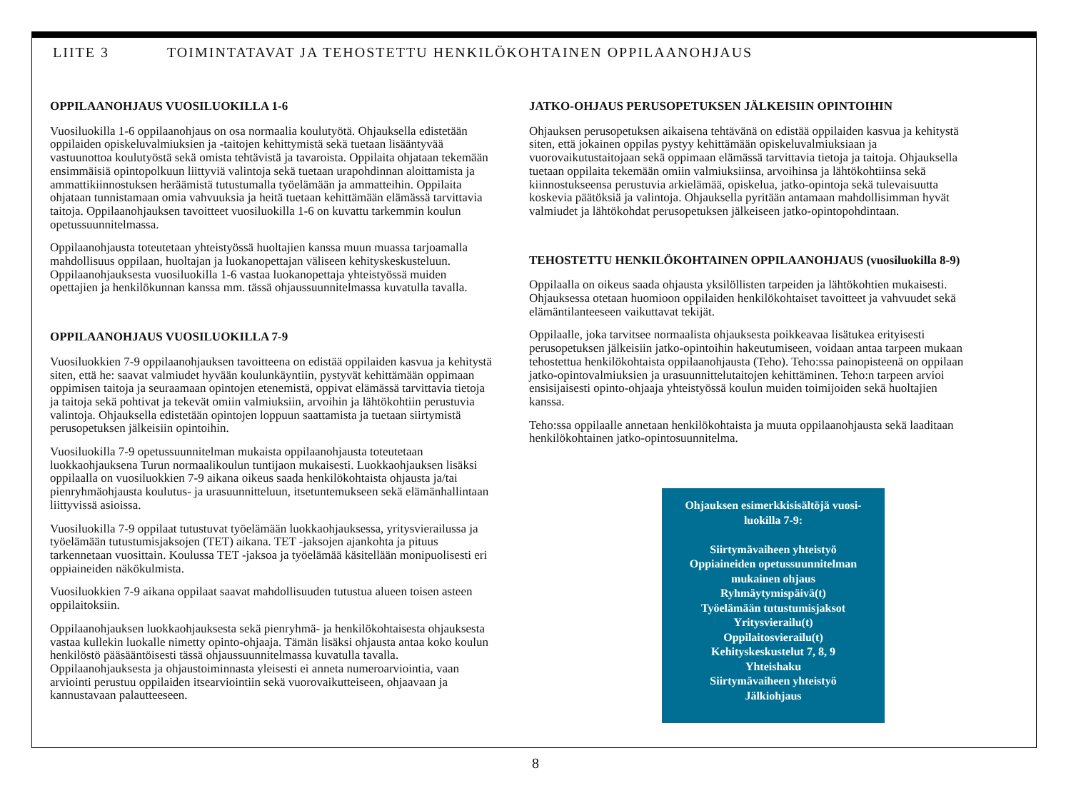LIITE 3 TOIMINTATAVAT JA TEHOSTETTU HENKILÖKOHTAINEN OPPILAANOHJAUS
OPPILAANOHJAUS VUOSILUOKILLA 1-6
Vuosiluokilla 1-6 oppilaanohjaus on osa normaalia koulutyötä. Ohjauksella edistetään oppilaiden opiskeluvalmiuksien ja -taitojen kehittymistä sekä tuetaan lisääntyvää vastuunottoa koulutyöstä sekä omista tehtävistä ja tavaroista. Oppilaita ohjataan tekemään ensimmäisiä opintopolkuun liittyviä valintoja sekä tuetaan urapohdinnan aloittamista ja ammattikiinnostuksen heräämistä tutustumalla työelämään ja ammatteihin. Oppilaita ohjataan tunnistamaan omia vahvuuksia ja heitä tuetaan kehittämään elämässä tarvittavia taitoja. Oppilaanohjauksen tavoitteet vuosiluokilla 1-6 on kuvattu tarkemmin koulun opetussuunnitelmassa.
Oppilaanohjausta toteutetaan yhteistyössä huoltajien kanssa muun muassa tarjoamalla mahdollisuus oppilaan, huoltajan ja luokanopettajan väliseen kehityskeskusteluun. Oppilaanohjauksesta vuosiluokilla 1-6 vastaa luokanopettaja yhteistyössä muiden opettajien ja henkilökunnan kanssa mm. tässä ohjaussuunnitelmassa kuvatulla tavalla.
OPPILAANOHJAUS VUOSILUOKILLA 7-9
Vuosiluokkien 7-9 oppilaanohjauksen tavoitteena on edistää oppilaiden kasvua ja kehitystä siten, että he: saavat valmiudet hyvään koulunkäyntiin, pystyvät kehittämään oppimaan oppimisen taitoja ja seuraamaan opintojen etenemistä, oppivat elämässä tarvittavia tietoja ja taitoja sekä pohtivat ja tekevät omiin valmiuksiin, arvoihin ja lähtökohtiin perustuvia valintoja. Ohjauksella edistetään opintojen loppuun saattamista ja tuetaan siirtymistä perusopetuksen jälkeisiin opintoihin.
Vuosiluokilla 7-9 opetussuunnitelman mukaista oppilaanohjausta toteutetaan luokkaohjauksena Turun normaalikoulun tuntijaon mukaisesti. Luokkaohjauksen lisäksi oppilaalla on vuosiluokkien 7-9 aikana oikeus saada henkilökohtaista ohjausta ja/tai pienryhmäohjausta koulutus- ja urasuunnitteluun, itsetuntemukseen sekä elämänhallintaan liittyvissä asioissa.
Vuosiluokilla 7-9 oppilaat tutustuvat työelämään luokkaohjauksessa, yritysvierailussa ja työelämään tutustumisjaksojen (TET) aikana. TET -jaksojen ajankohta ja pituus tarkennetaan vuosittain. Koulussa TET -jaksoa ja työelämää käsitellään monipuolisesti eri oppiaineiden näkökulmista.
Vuosiluokkien 7-9 aikana oppilaat saavat mahdollisuuden tutustua alueen toisen asteen oppilaitoksiin.
Oppilaanohjauksen luokkaohjauksesta sekä pienryhmä- ja henkilökohtaisesta ohjauksesta vastaa kullekin luokalle nimetty opinto-ohjaaja. Tämän lisäksi ohjausta antaa koko koulun henkilöstö pääsääntöisesti tässä ohjaussuunnitelmassa kuvatulla tavalla. Oppilaanohjauksesta ja ohjaustoiminnasta yleisesti ei anneta numeroarviointia, vaan arviointi perustuu oppilaiden itsearviointiin sekä vuorovaikutteiseen, ohjaavaan ja kannustavaan palautteeseen.
JATKO-OHJAUS PERUSOPETUKSEN JÄLKEISIIN OPINTOIHIN
Ohjauksen perusopetuksen aikaisena tehtävänä on edistää oppilaiden kasvua ja kehitystä siten, että jokainen oppilas pystyy kehittämään opiskeluvalmiuksiaan ja vuorovaikutustaitojaan sekä oppimaan elämässä tarvittavia tietoja ja taitoja. Ohjauksella tuetaan oppilaita tekemään omiin valmiuksiinsa, arvoihinsa ja lähtökohtiinsa sekä kiinnostukseensa perustuvia arkielämää, opiskelua, jatko-opintoja sekä tulevaisuutta koskevia päätöksiä ja valintoja. Ohjauksella pyritään antamaan mahdollisimman hyvät valmiudet ja lähtökohdat perusopetuksen jälkeiseen jatko-opintopohdintaan.
TEHOSTETTU HENKILÖKOHTAINEN OPPILAANOHJAUS (vuosiluokilla 8-9)
Oppilaalla on oikeus saada ohjausta yksilöllisten tarpeiden ja lähtökohtien mukaisesti. Ohjauksessa otetaan huomioon oppilaiden henkilökohtaiset tavoitteet ja vahvuudet sekä elämäntilanteeseen vaikuttavat tekijät.
Oppilaalle, joka tarvitsee normaalista ohjauksesta poikkeavaa lisätukea erityisesti perusopetuksen jälkeisiin jatko-opintoihin hakeutumiseen, voidaan antaa tarpeen mukaan tehostettua henkilökohtaista oppilaanohjausta (Teho). Teho:ssa painopisteenä on oppilaan jatko-opintovalmiuksien ja urasuunnittelutaitojen kehittäminen. Teho:n tarpeen arvioi ensisijaisesti opinto-ohjaaja yhteistyössä koulun muiden toimijoiden sekä huoltajien kanssa.
Teho:ssa oppilaalle annetaan henkilökohtaista ja muuta oppilaanohjausta sekä laaditaan henkilökohtainen jatko-opintosuunnitelma.
Ohjauksen esimerkkisisältöjä vuosi-
luokilla 7-9:
Siirtymävaiheen yhteistyö
Oppiaineiden opetussuunnitelman
mukainen ohjaus
Ryhmäytymispäivä(t)
Työelämään tutustumisjaksot
Yritysvierailu(t)
Oppilaitosvierailu(t)
Kehityskeskustelut 7, 8, 9
Yhteishaku
Siirtymävaiheen yhteistyö
Jälkiohjaus
8